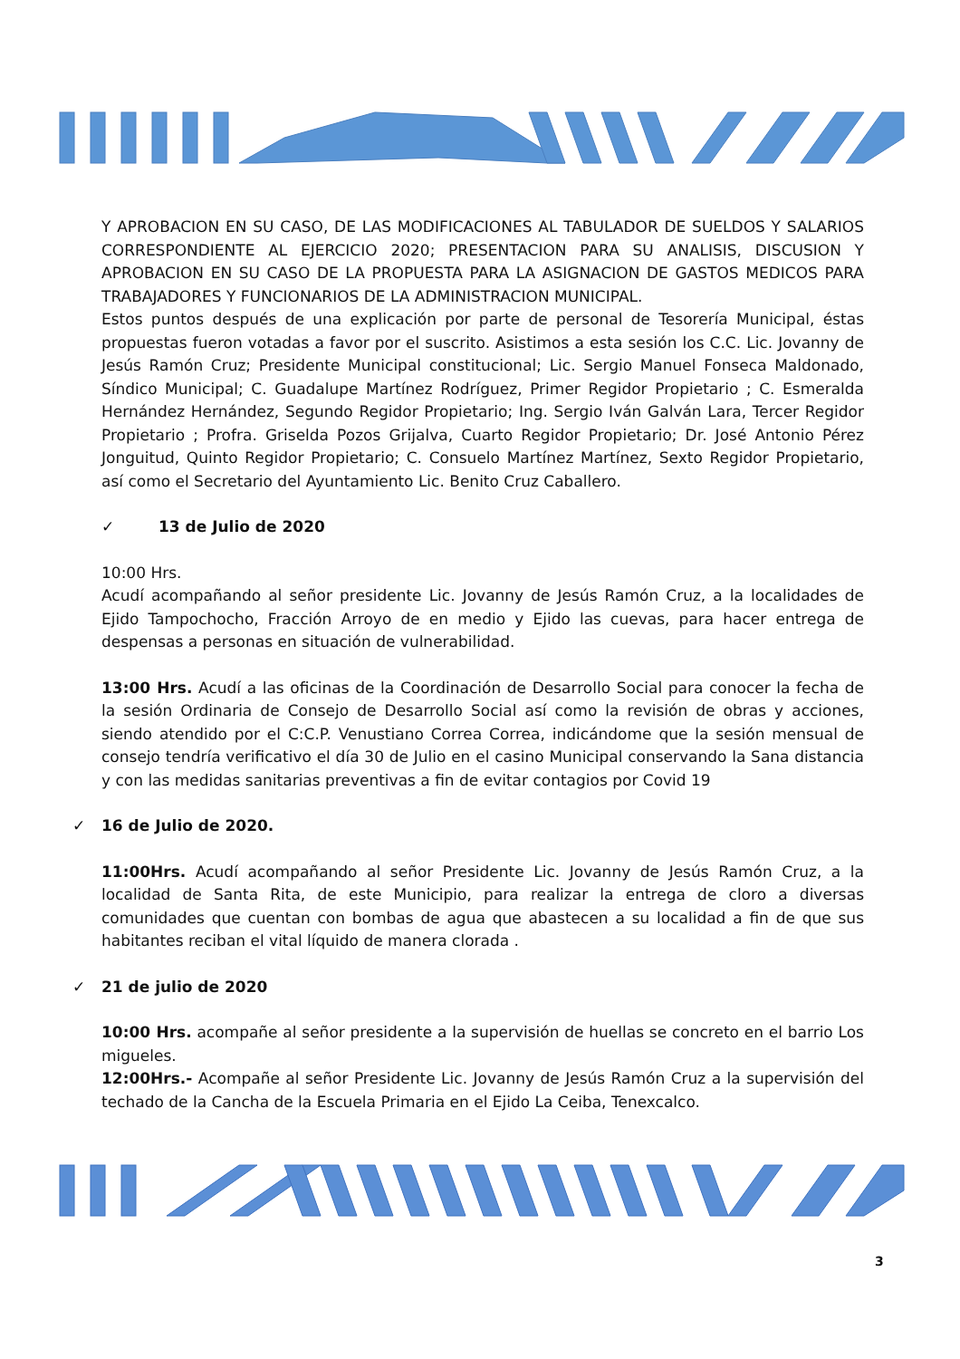Y APROBACION EN SU CASO, DE LAS MODIFICACIONES AL TABULADOR DE SUELDOS Y SALARIOS CORRESPONDIENTE AL EJERCICIO 2020; PRESENTACION PARA SU ANALISIS, DISCUSION Y APROBACION EN SU CASO DE LA PROPUESTA PARA LA ASIGNACION DE GASTOS MEDICOS PARA TRABAJADORES Y FUNCIONARIOS DE LA ADMINISTRACION MUNICIPAL.
Estos puntos después de una explicación por parte de personal de Tesorería Municipal, éstas propuestas fueron votadas a favor por el suscrito. Asistimos a esta sesión los C.C. Lic. Jovanny de Jesús Ramón Cruz; Presidente Municipal constitucional; Lic. Sergio Manuel Fonseca Maldonado, Síndico Municipal; C. Guadalupe Martínez Rodríguez, Primer Regidor Propietario ; C. Esmeralda Hernández Hernández, Segundo Regidor Propietario; Ing. Sergio Iván Galván Lara, Tercer Regidor Propietario ; Profra. Griselda Pozos Grijalva, Cuarto Regidor Propietario; Dr. José Antonio Pérez Jonguitud, Quinto Regidor Propietario; C. Consuelo Martínez Martínez, Sexto Regidor Propietario, así como el Secretario del Ayuntamiento Lic. Benito Cruz Caballero.
✓ 13 de Julio de 2020
10:00 Hrs.
Acudí acompañando al señor presidente Lic. Jovanny de Jesús Ramón Cruz, a la localidades de Ejido Tampochocho, Fracción Arroyo de en medio y Ejido las cuevas, para hacer entrega de despensas a personas en situación de vulnerabilidad.
13:00 Hrs. Acudí a las oficinas de la Coordinación de Desarrollo Social para conocer la fecha de la sesión Ordinaria de Consejo de Desarrollo Social así como la revisión de obras y acciones, siendo atendido por el C:C.P. Venustiano Correa Correa, indicándome que la sesión mensual de consejo tendría verificativo el día 30 de Julio en el casino Municipal conservando la Sana distancia y con las medidas sanitarias preventivas a fin de evitar contagios por Covid 19
✓ 16 de Julio de 2020.
11:00Hrs. Acudí acompañando al señor Presidente Lic. Jovanny de Jesús Ramón Cruz, a la localidad de Santa Rita, de este Municipio, para realizar la entrega de cloro a diversas comunidades que cuentan con bombas de agua que abastecen a su localidad a fin de que sus habitantes reciban el vital líquido de manera clorada .
✓ 21 de julio de 2020
10:00 Hrs. acompañe al señor presidente a la supervisión de huellas se concreto en el barrio Los migueles.
12:00Hrs.- Acompañe al señor Presidente Lic. Jovanny de Jesús Ramón Cruz a la supervisión del techado de la Cancha de la Escuela Primaria en el Ejido La Ceiba, Tenexcalco.
3